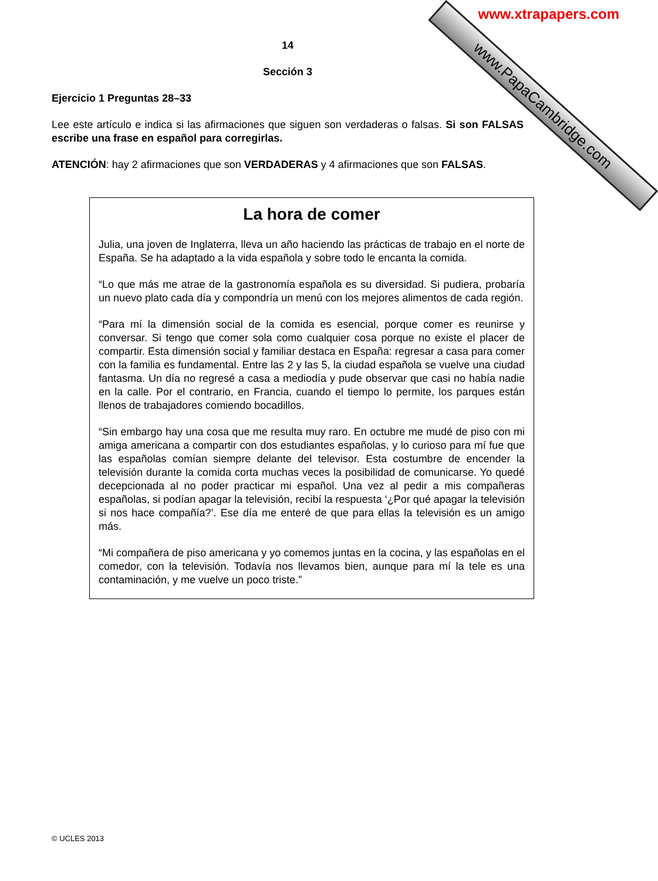www.PapaCambridge.com www.xtrapapers.com
14
Sección 3
Ejercicio 1 Preguntas 28–33
Lee este artículo e indica si las afirmaciones que siguen son verdaderas o falsas. Si son FALSAS escribe una frase en español para corregirlas.
ATENCIÓN: hay 2 afirmaciones que son VERDADERAS y 4 afirmaciones que son FALSAS.
La hora de comer
Julia, una joven de Inglaterra, lleva un año haciendo las prácticas de trabajo en el norte de España. Se ha adaptado a la vida española y sobre todo le encanta la comida.
“Lo que más me atrae de la gastronomía española es su diversidad. Si pudiera, probaría un nuevo plato cada día y compondría un menú con los mejores alimentos de cada región.
“Para mí la dimensión social de la comida es esencial, porque comer es reunirse y conversar. Si tengo que comer sola como cualquier cosa porque no existe el placer de compartir. Esta dimensión social y familiar destaca en España: regresar a casa para comer con la familia es fundamental. Entre las 2 y las 5, la ciudad española se vuelve una ciudad fantasma. Un día no regresé a casa a mediodía y pude observar que casi no había nadie en la calle. Por el contrario, en Francia, cuando el tiempo lo permite, los parques están llenos de trabajadores comiendo bocadillos.
“Sin embargo hay una cosa que me resulta muy raro. En octubre me mudé de piso con mi amiga americana a compartir con dos estudiantes españolas, y lo curioso para mí fue que las españolas comían siempre delante del televisor. Esta costumbre de encender la televisión durante la comida corta muchas veces la posibilidad de comunicarse. Yo quedé decepcionada al no poder practicar mi español. Una vez al pedir a mis compañeras españolas, si podían apagar la televisión, recibí la respuesta ‘¿Por qué apagar la televisión si nos hace compañía?’. Ese día me enteré de que para ellas la televisión es un amigo más.
“Mi compañera de piso americana y yo comemos juntas en la cocina, y las españolas en el comedor, con la televisión. Todavía nos llevamos bien, aunque para mí la tele es una contaminación, y me vuelve un poco triste.”
© UCLES 2013